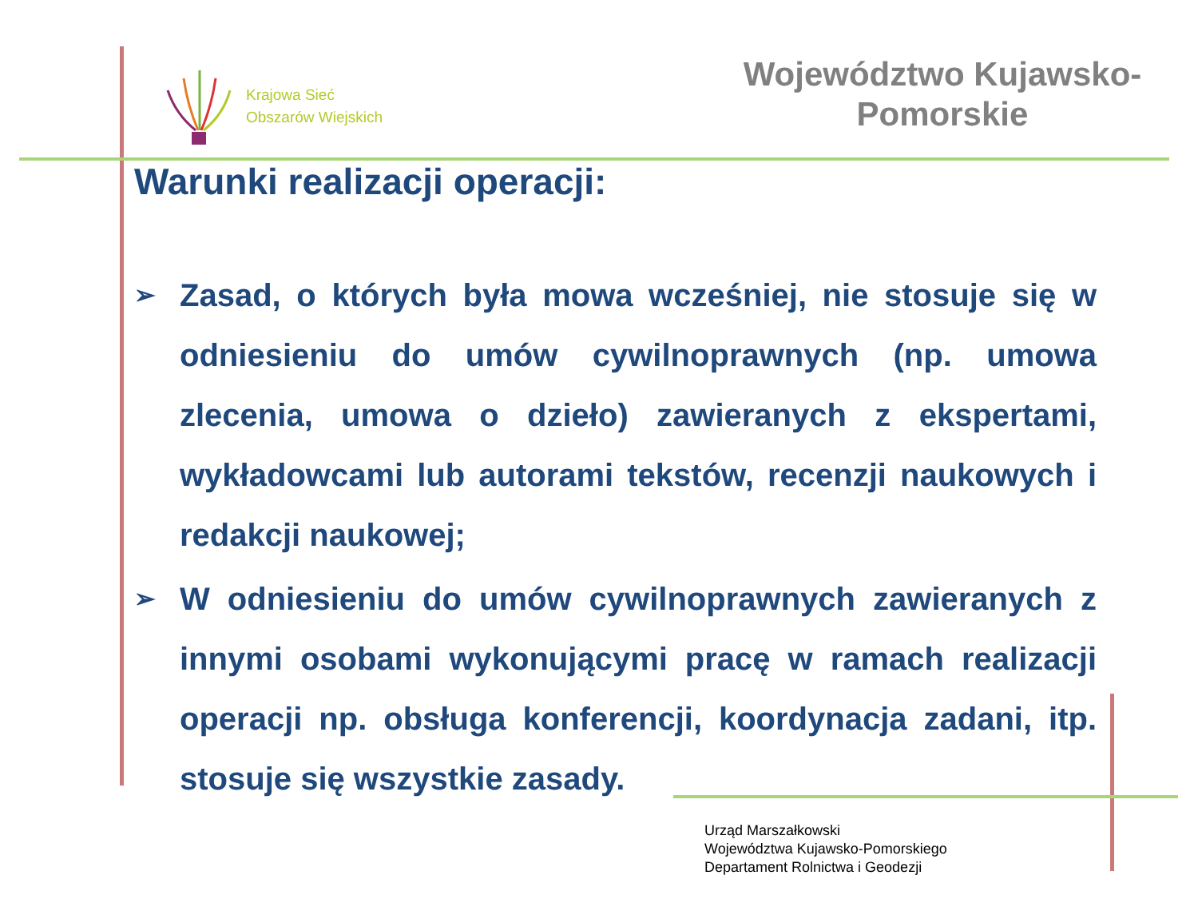Krajowa Sieć
Obszarów Wiejskich
Województwo Kujawsko-Pomorskie
Warunki realizacji operacji:
➢ Zasad, o których była mowa wcześniej, nie stosuje się w odniesieniu do umów cywilnoprawnych (np. umowa zlecenia, umowa o dzieło) zawieranych z ekspertami, wykładowcami lub autorami tekstów, recenzji naukowych i redakcji naukowej;
➢ W odniesieniu do umów cywilnoprawnych zawieranych z innymi osobami wykonującymi pracę w ramach realizacji operacji np. obsługa konferencji, koordynacja zadani, itp. stosuje się wszystkie zasady.
Urząd Marszałkowski
Województwa Kujawsko-Pomorskiego
Departament Rolnictwa i Geodezji